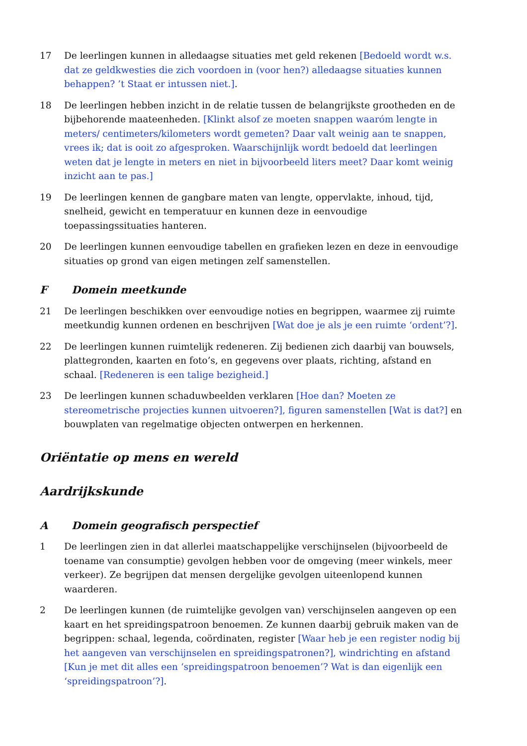17 De leerlingen kunnen in alledaagse situaties met geld rekenen [Bedoeld wordt w.s. dat ze geldkwesties die zich voordoen in (voor hen?) alledaagse situaties kunnen behappen? ’t Staat er intussen niet.].
18 De leerlingen hebben inzicht in de relatie tussen de belangrijkste grootheden en de bijbehorende maateenheden. [Klinkt alsof ze moeten snappen waaróm lengte in meters/ centimeters/kilometers wordt gemeten? Daar valt weinig aan te snappen, vrees ik; dat is ooit zo afgesproken. Waarschijnlijk wordt bedoeld dat leerlingen weten dat je lengte in meters en niet in bijvoorbeeld liters meet? Daar komt weinig inzicht aan te pas.]
19 De leerlingen kennen de gangbare maten van lengte, oppervlakte, inhoud, tijd, snelheid, gewicht en temperatuur en kunnen deze in eenvoudige toepassingssituaties hanteren.
20 De leerlingen kunnen eenvoudige tabellen en grafieken lezen en deze in eenvoudige situaties op grond van eigen metingen zelf samenstellen.
F Domein meetkunde
21 De leerlingen beschikken over eenvoudige noties en begrippen, waarmee zij ruimte meetkundig kunnen ordenen en beschrijven [Wat doe je als je een ruimte ‘ordent’?].
22 De leerlingen kunnen ruimtelijk redeneren. Zij bedienen zich daarbij van bouwsels, plattegronden, kaarten en foto’s, en gegevens over plaats, richting, afstand en schaal. [Redeneren is een talige bezigheid.]
23 De leerlingen kunnen schaduwbeelden verklaren [Hoe dan? Moeten ze stereometrische projecties kunnen uitvoeren?], figuren samenstellen [Wat is dat?] en bouwplaten van regelmatige objecten ontwerpen en herkennen.
Oriëntatie op mens en wereld
Aardrijkskunde
A Domein geografisch perspectief
1 De leerlingen zien in dat allerlei maatschappelijke verschijnselen (bijvoorbeeld de toename van consumptie) gevolgen hebben voor de omgeving (meer winkels, meer verkeer). Ze begrijpen dat mensen dergelijke gevolgen uiteenlopend kunnen waarderen.
2 De leerlingen kunnen (de ruimtelijke gevolgen van) verschijnselen aangeven op een kaart en het spreidingspatroon benoemen. Ze kunnen daarbij gebruik maken van de begrippen: schaal, legenda, coördinaten, register [Waar heb je een register nodig bij het aangeven van verschijnselen en spreidingspatronen?], windrichting en afstand [Kun je met dit alles een ‘spreidingspatroon benoemen’? Wat is dan eigenlijk een ‘spreidingspatroon’?].